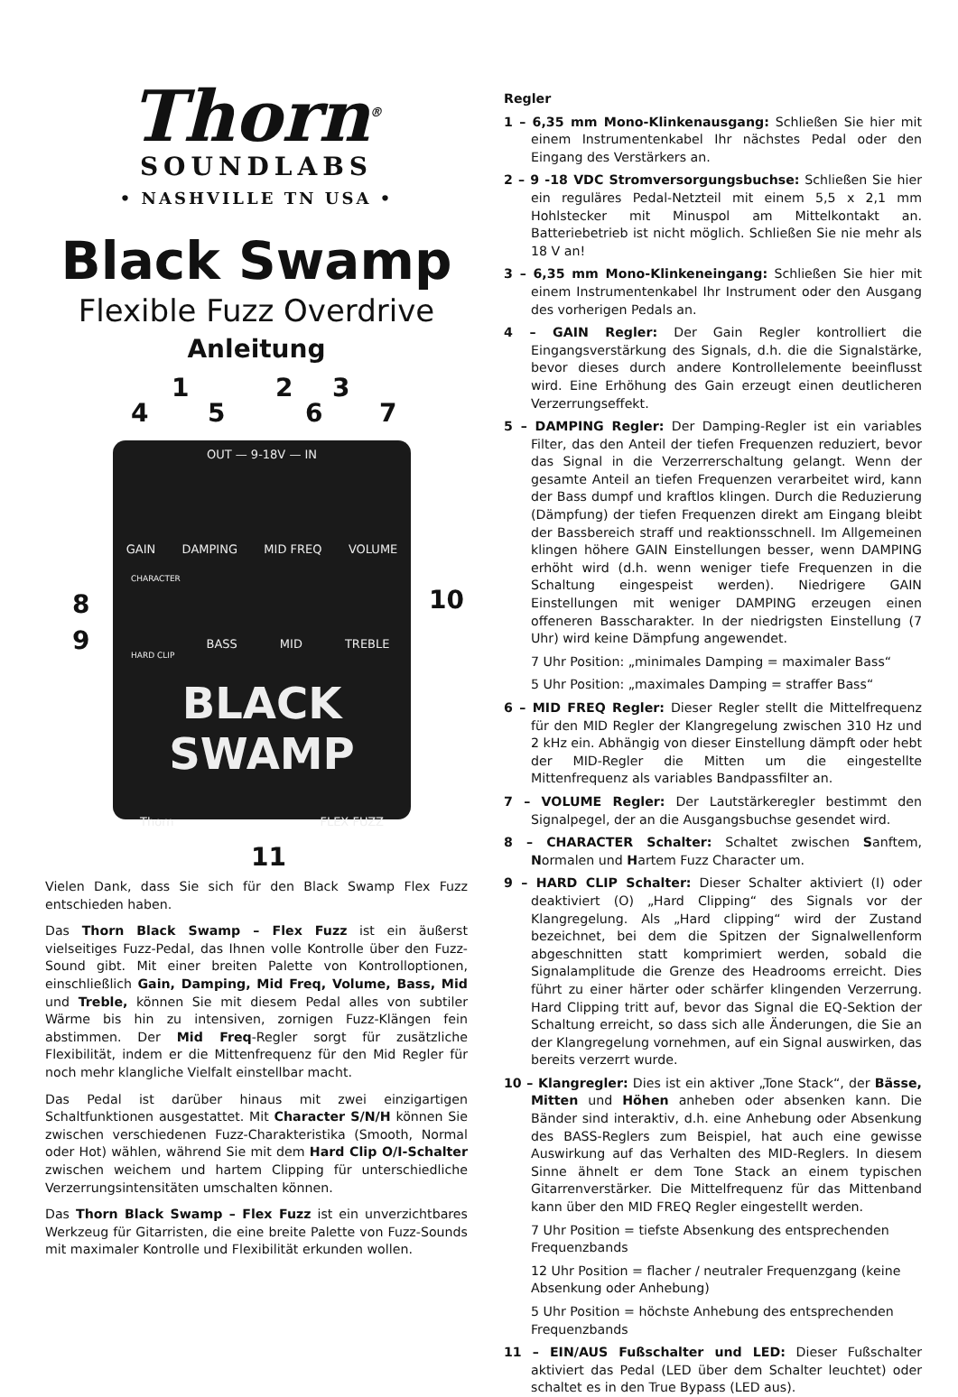Thorn<sup>®</sup>
SOUNDLABS
• NASHVILLE TN USA •
Black Swamp
Flexible Fuzz Overdrive
Anleitung
1 2 3
4 5 6 7
OUT — 9-18V — IN
GAIN DAMPING MID FREQ VOLUME
CHARACTER
BASS MID TREBLE
HARD CLIP
BLACK SWAMP
Thorn FLEX FUZZ
8
9
10
11
Vielen Dank, dass Sie sich für den Black Swamp Flex Fuzz entschieden haben.
Das Thorn Black Swamp – Flex Fuzz ist ein äußerst vielseitiges Fuzz-Pedal, das Ihnen volle Kontrolle über den Fuzz-Sound gibt. Mit einer breiten Palette von Kontrolloptionen, einschließlich Gain, Damping, Mid Freq, Volume, Bass, Mid und Treble, können Sie mit diesem Pedal alles von subtiler Wärme bis hin zu intensiven, zornigen Fuzz-Klängen fein abstimmen. Der Mid Freq-Regler sorgt für zusätzliche Flexibilität, indem er die Mittenfrequenz für den Mid Regler für noch mehr klangliche Vielfalt einstellbar macht.
Das Pedal ist darüber hinaus mit zwei einzigartigen Schaltfunktionen ausgestattet. Mit Character S/N/H können Sie zwischen verschiedenen Fuzz-Charakteristika (Smooth, Normal oder Hot) wählen, während Sie mit dem Hard Clip O/I-Schalter zwischen weichem und hartem Clipping für unterschiedliche Verzerrungsintensitäten umschalten können.
Das Thorn Black Swamp – Flex Fuzz ist ein unverzichtbares Werkzeug für Gitarristen, die eine breite Palette von Fuzz-Sounds mit maximaler Kontrolle und Flexibilität erkunden wollen.
Regler
1 – 6,35 mm Mono-Klinkenausgang: Schließen Sie hier mit einem Instrumentenkabel Ihr nächstes Pedal oder den Eingang des Verstärkers an.
2 – 9 -18 VDC Stromversorgungsbuchse: Schließen Sie hier ein reguläres Pedal-Netzteil mit einem 5,5 x 2,1 mm Hohlstecker mit Minuspol am Mittelkontakt an. Batteriebetrieb ist nicht möglich. Schließen Sie nie mehr als 18 V an!
3 – 6,35 mm Mono-Klinkeneingang: Schließen Sie hier mit einem Instrumentenkabel Ihr Instrument oder den Ausgang des vorherigen Pedals an.
4 – GAIN Regler: Der Gain Regler kontrolliert die Eingangsverstärkung des Signals, d.h. die die Signalstärke, bevor dieses durch andere Kontrollelemente beeinflusst wird. Eine Erhöhung des Gain erzeugt einen deutlicheren Verzerrungseffekt.
5 – DAMPING Regler: Der Damping-Regler ist ein variables Filter, das den Anteil der tiefen Frequenzen reduziert, bevor das Signal in die Verzerrerschaltung gelangt. Wenn der gesamte Anteil an tiefen Frequenzen verarbeitet wird, kann der Bass dumpf und kraftlos klingen. Durch die Reduzierung (Dämpfung) der tiefen Frequenzen direkt am Eingang bleibt der Bassbereich straff und reaktionsschnell. Im Allgemeinen klingen höhere GAIN Einstellungen besser, wenn DAMPING erhöht wird (d.h. wenn weniger tiefe Frequenzen in die Schaltung eingespeist werden). Niedrigere GAIN Einstellungen mit weniger DAMPING erzeugen einen offeneren Basscharakter. In der niedrigsten Einstellung (7 Uhr) wird keine Dämpfung angewendet.
7 Uhr Position: „minimales Damping = maximaler Bass“
5 Uhr Position: „maximales Damping = straffer Bass“
6 – MID FREQ Regler: Dieser Regler stellt die Mittelfrequenz für den MID Regler der Klangregelung zwischen 310 Hz und 2 kHz ein. Abhängig von dieser Einstellung dämpft oder hebt der MID-Regler die Mitten um die eingestellte Mittenfrequenz als variables Bandpassfilter an.
7 – VOLUME Regler: Der Lautstärkeregler bestimmt den Signalpegel, der an die Ausgangsbuchse gesendet wird.
8 – CHARACTER Schalter: Schaltet zwischen Sanftem, Normalen und Hartem Fuzz Character um.
9 – HARD CLIP Schalter: Dieser Schalter aktiviert (I) oder deaktiviert (O) „Hard Clipping“ des Signals vor der Klangregelung. Als „Hard clipping“ wird der Zustand bezeichnet, bei dem die Spitzen der Signalwellenform abgeschnitten statt komprimiert werden, sobald die Signalamplitude die Grenze des Headrooms erreicht. Dies führt zu einer härter oder schärfer klingenden Verzerrung. Hard Clipping tritt auf, bevor das Signal die EQ-Sektion der Schaltung erreicht, so dass sich alle Änderungen, die Sie an der Klangregelung vornehmen, auf ein Signal auswirken, das bereits verzerrt wurde.
10 – Klangregler: Dies ist ein aktiver „Tone Stack“, der Bässe, Mitten und Höhen anheben oder absenken kann. Die Bänder sind interaktiv, d.h. eine Anhebung oder Absenkung des BASS-Reglers zum Beispiel, hat auch eine gewisse Auswirkung auf das Verhalten des MID-Reglers. In diesem Sinne ähnelt er dem Tone Stack an einem typischen Gitarrenverstärker. Die Mittelfrequenz für das Mittenband kann über den MID FREQ Regler eingestellt werden.
7 Uhr Position = tiefste Absenkung des entsprechenden Frequenzbands
12 Uhr Position = flacher / neutraler Frequenzgang (keine Absenkung oder Anhebung)
5 Uhr Position = höchste Anhebung des entsprechenden Frequenzbands
11 – EIN/AUS Fußschalter und LED: Dieser Fußschalter aktiviert das Pedal (LED über dem Schalter leuchtet) oder schaltet es in den True Bypass (LED aus).